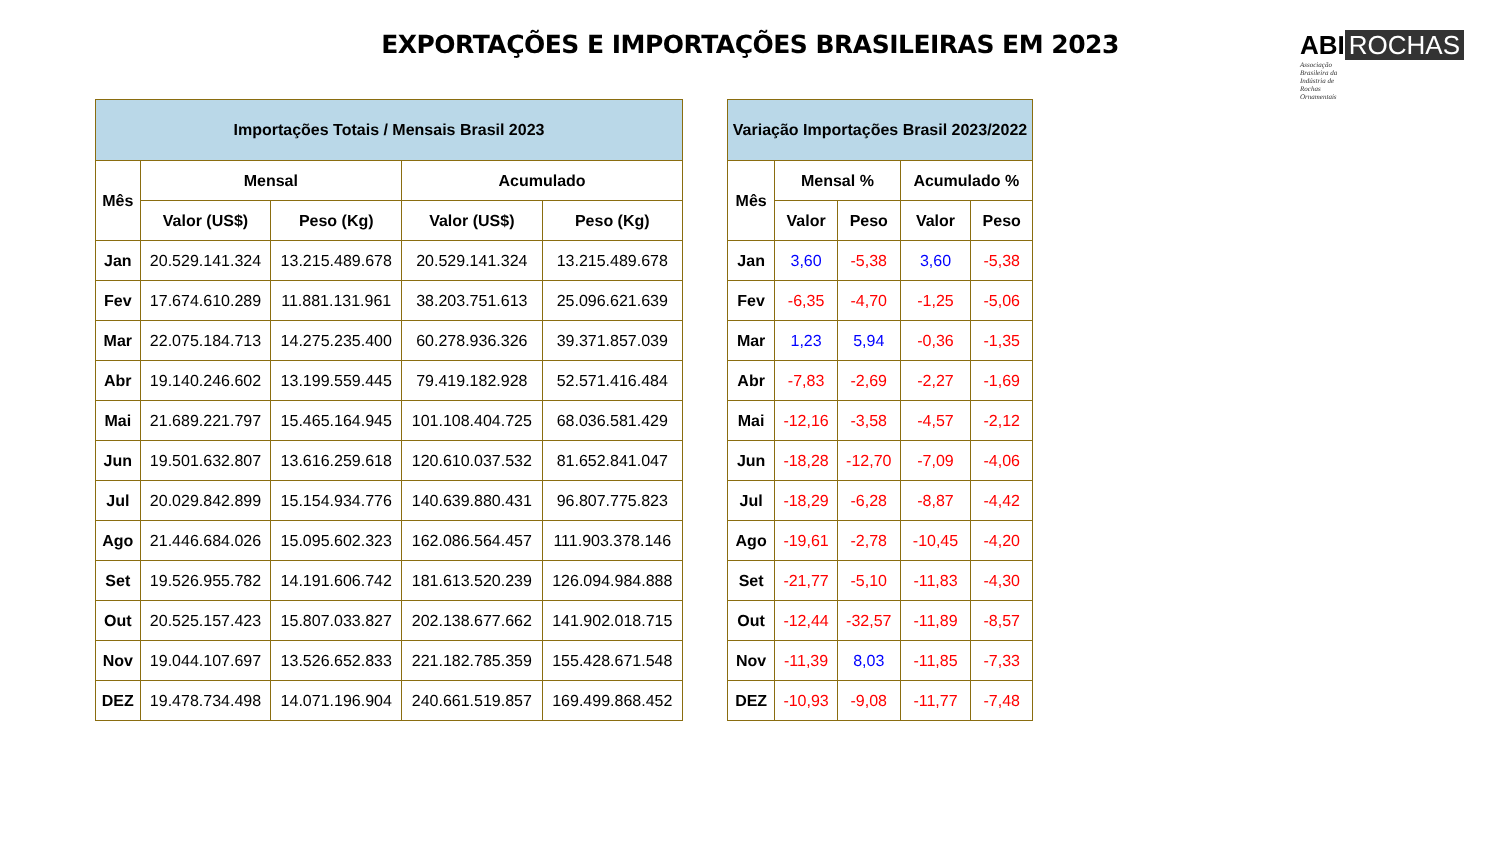EXPORTAÇÕES E IMPORTAÇÕES BRASILEIRAS EM 2023
ABI ROCHAS
Associação
Brasileira da
Indústria de
Rochas
Ornamentais
| Importações Totais / Mensais Brasil 2023 | | | | |
| --- | --- | --- | --- | --- |
| Mês | Mensal | | Acumulado | |
| | Valor (US$) | Peso (Kg) | Valor (US$) | Peso (Kg) |
| Jan | 20.529.141.324 | 13.215.489.678 | 20.529.141.324 | 13.215.489.678 |
| Fev | 17.674.610.289 | 11.881.131.961 | 38.203.751.613 | 25.096.621.639 |
| Mar | 22.075.184.713 | 14.275.235.400 | 60.278.936.326 | 39.371.857.039 |
| Abr | 19.140.246.602 | 13.199.559.445 | 79.419.182.928 | 52.571.416.484 |
| Mai | 21.689.221.797 | 15.465.164.945 | 101.108.404.725 | 68.036.581.429 |
| Jun | 19.501.632.807 | 13.616.259.618 | 120.610.037.532 | 81.652.841.047 |
| Jul | 20.029.842.899 | 15.154.934.776 | 140.639.880.431 | 96.807.775.823 |
| Ago | 21.446.684.026 | 15.095.602.323 | 162.086.564.457 | 111.903.378.146 |
| Set | 19.526.955.782 | 14.191.606.742 | 181.613.520.239 | 126.094.984.888 |
| Out | 20.525.157.423 | 15.807.033.827 | 202.138.677.662 | 141.902.018.715 |
| Nov | 19.044.107.697 | 13.526.652.833 | 221.182.785.359 | 155.428.671.548 |
| DEZ | 19.478.734.498 | 14.071.196.904 | 240.661.519.857 | 169.499.868.452 |
| Variação Importações Brasil 2023/2022 | | | | |
| --- | --- | --- | --- | --- |
| Mês | Mensal % | | Acumulado % | |
| | Valor | Peso | Valor | Peso |
| Jan | 3,60 | -5,38 | 3,60 | -5,38 |
| Fev | -6,35 | -4,70 | -1,25 | -5,06 |
| Mar | 1,23 | 5,94 | -0,36 | -1,35 |
| Abr | -7,83 | -2,69 | -2,27 | -1,69 |
| Mai | -12,16 | -3,58 | -4,57 | -2,12 |
| Jun | -18,28 | -12,70 | -7,09 | -4,06 |
| Jul | -18,29 | -6,28 | -8,87 | -4,42 |
| Ago | -19,61 | -2,78 | -10,45 | -4,20 |
| Set | -21,77 | -5,10 | -11,83 | -4,30 |
| Out | -12,44 | -32,57 | -11,89 | -8,57 |
| Nov | -11,39 | 8,03 | -11,85 | -7,33 |
| DEZ | -10,93 | -9,08 | -11,77 | -7,48 |